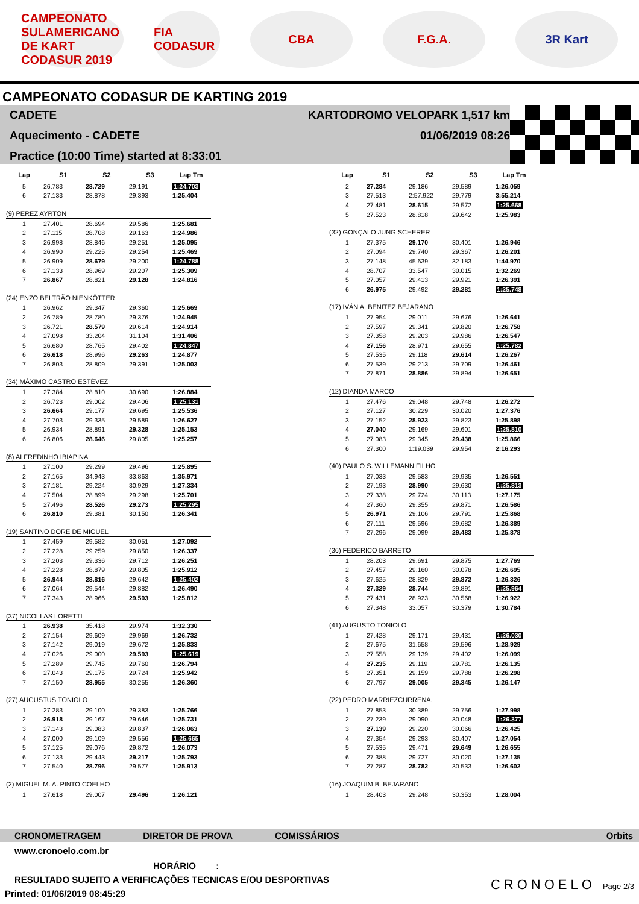CAMPEONATO SULAMERICANO DE KART CODASUR 2019
FIA CODASUR
CBA F.G.A. 3R Kart
CAMPEONATO CODASUR DE KARTING 2019
CADETE
Aquecimento - CADETE
Practice (10:00 Time) started at 8:33:01
KARTODROMO VELOPARK 1,517 km
01/06/2019 08:26
| Lap | S1 | S2 | S3 | Lap Tm |
| --- | --- | --- | --- | --- |
| 5 | 26.783 | 28.729 | 29.191 | 1:24.703 |
| 6 | 27.133 | 28.878 | 29.393 | 1:25.404 |
| (9) PEREZ AYRTON | | | | |
| 1 | 27.401 | 28.694 | 29.586 | 1:25.681 |
| 2 | 27.115 | 28.708 | 29.163 | 1:24.986 |
| 3 | 26.998 | 28.846 | 29.251 | 1:25.095 |
| 4 | 26.990 | 29.225 | 29.254 | 1:25.469 |
| 5 | 26.909 | 28.679 | 29.200 | 1:24.788 |
| 6 | 27.133 | 28.969 | 29.207 | 1:25.309 |
| 7 | 26.867 | 28.821 | 29.128 | 1:24.816 |
| (24) ENZO BELTRÃO NIENKÖTTER | | | | |
| 1 | 26.962 | 29.347 | 29.360 | 1:25.669 |
| 2 | 26.789 | 28.780 | 29.376 | 1:24.945 |
| 3 | 26.721 | 28.579 | 29.614 | 1:24.914 |
| 4 | 27.098 | 33.204 | 31.104 | 1:31.406 |
| 5 | 26.680 | 28.765 | 29.402 | 1:24.847 |
| 6 | 26.618 | 28.996 | 29.263 | 1:24.877 |
| 7 | 26.803 | 28.809 | 29.391 | 1:25.003 |
| (34) MÁXIMO CASTRO ESTÉVEZ | | | | |
| 1 | 27.384 | 28.810 | 30.690 | 1:26.884 |
| 2 | 26.723 | 29.002 | 29.406 | 1:25.131 |
| 3 | 26.664 | 29.177 | 29.695 | 1:25.536 |
| 4 | 27.703 | 29.335 | 29.589 | 1:26.627 |
| 5 | 26.934 | 28.891 | 29.328 | 1:25.153 |
| 6 | 26.806 | 28.646 | 29.805 | 1:25.257 |
| (8) ALFREDINHO IBIAPINA | | | | |
| 1 | 27.100 | 29.299 | 29.496 | 1:25.895 |
| 2 | 27.165 | 34.943 | 33.863 | 1:35.971 |
| 3 | 27.181 | 29.224 | 30.929 | 1:27.334 |
| 4 | 27.504 | 28.899 | 29.298 | 1:25.701 |
| 5 | 27.496 | 28.526 | 29.273 | 1:25.295 |
| 6 | 26.810 | 29.381 | 30.150 | 1:26.341 |
| (19) SANTINO DORE DE MIGUEL | | | | |
| 1 | 27.459 | 29.582 | 30.051 | 1:27.092 |
| 2 | 27.228 | 29.259 | 29.850 | 1:26.337 |
| 3 | 27.203 | 29.336 | 29.712 | 1:26.251 |
| 4 | 27.228 | 28.879 | 29.805 | 1:25.912 |
| 5 | 26.944 | 28.816 | 29.642 | 1:25.402 |
| 6 | 27.064 | 29.544 | 29.882 | 1:26.490 |
| 7 | 27.343 | 28.966 | 29.503 | 1:25.812 |
| (37) NICOLLAS LORETTI | | | | |
| 1 | 26.938 | 35.418 | 29.974 | 1:32.330 |
| 2 | 27.154 | 29.609 | 29.969 | 1:26.732 |
| 3 | 27.142 | 29.019 | 29.672 | 1:25.833 |
| 4 | 27.026 | 29.000 | 29.593 | 1:25.619 |
| 5 | 27.289 | 29.745 | 29.760 | 1:26.794 |
| 6 | 27.043 | 29.175 | 29.724 | 1:25.942 |
| 7 | 27.150 | 28.955 | 30.255 | 1:26.360 |
| (27) AUGUSTUS TONIOLO | | | | |
| 1 | 27.283 | 29.100 | 29.383 | 1:25.766 |
| 2 | 26.918 | 29.167 | 29.646 | 1:25.731 |
| 3 | 27.143 | 29.083 | 29.837 | 1:26.063 |
| 4 | 27.000 | 29.109 | 29.556 | 1:25.665 |
| 5 | 27.125 | 29.076 | 29.872 | 1:26.073 |
| 6 | 27.133 | 29.443 | 29.217 | 1:25.793 |
| 7 | 27.540 | 28.796 | 29.577 | 1:25.913 |
| (2) MIGUEL M. A. PINTO COELHO | | | | |
| 1 | 27.618 | 29.007 | 29.496 | 1:26.121 |
| Lap | S1 | S2 | S3 | Lap Tm |
| --- | --- | --- | --- | --- |
| 2 | 27.284 | 29.186 | 29.589 | 1:26.059 |
| 3 | 27.513 | 2:57.922 | 29.779 | 3:55.214 |
| 4 | 27.481 | 28.615 | 29.572 | 1:25.668 |
| 5 | 27.523 | 28.818 | 29.642 | 1:25.983 |
| (32) GONÇALO JUNG SCHERER | | | | |
| 1 | 27.375 | 29.170 | 30.401 | 1:26.946 |
| 2 | 27.094 | 29.740 | 29.367 | 1:26.201 |
| 3 | 27.148 | 45.639 | 32.183 | 1:44.970 |
| 4 | 28.707 | 33.547 | 30.015 | 1:32.269 |
| 5 | 27.057 | 29.413 | 29.921 | 1:26.391 |
| 6 | 26.975 | 29.492 | 29.281 | 1:25.748 |
| (17) IVÁN A. BENITEZ BEJARANO | | | | |
| 1 | 27.954 | 29.011 | 29.676 | 1:26.641 |
| 2 | 27.597 | 29.341 | 29.820 | 1:26.758 |
| 3 | 27.358 | 29.203 | 29.986 | 1:26.547 |
| 4 | 27.156 | 28.971 | 29.655 | 1:25.782 |
| 5 | 27.535 | 29.118 | 29.614 | 1:26.267 |
| 6 | 27.539 | 29.213 | 29.709 | 1:26.461 |
| 7 | 27.871 | 28.886 | 29.894 | 1:26.651 |
| (12) DIANDA MARCO | | | | |
| 1 | 27.476 | 29.048 | 29.748 | 1:26.272 |
| 2 | 27.127 | 30.229 | 30.020 | 1:27.376 |
| 3 | 27.152 | 28.923 | 29.823 | 1:25.898 |
| 4 | 27.040 | 29.169 | 29.601 | 1:25.810 |
| 5 | 27.083 | 29.345 | 29.438 | 1:25.866 |
| 6 | 27.300 | 1:19.039 | 29.954 | 2:16.293 |
| (40) PAULO S. WILLEMANN FILHO | | | | |
| 1 | 27.033 | 29.583 | 29.935 | 1:26.551 |
| 2 | 27.193 | 28.990 | 29.630 | 1:25.813 |
| 3 | 27.338 | 29.724 | 30.113 | 1:27.175 |
| 4 | 27.360 | 29.355 | 29.871 | 1:26.586 |
| 5 | 26.971 | 29.106 | 29.791 | 1:25.868 |
| 6 | 27.111 | 29.596 | 29.682 | 1:26.389 |
| 7 | 27.296 | 29.099 | 29.483 | 1:25.878 |
| (36) FEDERICO BARRETO | | | | |
| 1 | 28.203 | 29.691 | 29.875 | 1:27.769 |
| 2 | 27.457 | 29.160 | 30.078 | 1:26.695 |
| 3 | 27.625 | 28.829 | 29.872 | 1:26.326 |
| 4 | 27.329 | 28.744 | 29.891 | 1:25.964 |
| 5 | 27.431 | 28.923 | 30.568 | 1:26.922 |
| 6 | 27.348 | 33.057 | 30.379 | 1:30.784 |
| (41) AUGUSTO TONIOLO | | | | |
| 1 | 27.428 | 29.171 | 29.431 | 1:26.030 |
| 2 | 27.675 | 31.658 | 29.596 | 1:28.929 |
| 3 | 27.558 | 29.139 | 29.402 | 1:26.099 |
| 4 | 27.235 | 29.119 | 29.781 | 1:26.135 |
| 5 | 27.351 | 29.159 | 29.788 | 1:26.298 |
| 6 | 27.797 | 29.005 | 29.345 | 1:26.147 |
| (22) PEDRO MARRIEZCURRENA. | | | | |
| 1 | 27.853 | 30.389 | 29.756 | 1:27.998 |
| 2 | 27.239 | 29.090 | 30.048 | 1:26.377 |
| 3 | 27.139 | 29.220 | 30.066 | 1:26.425 |
| 4 | 27.354 | 29.293 | 30.407 | 1:27.054 |
| 5 | 27.535 | 29.471 | 29.649 | 1:26.655 |
| 6 | 27.388 | 29.727 | 30.020 | 1:27.135 |
| 7 | 27.287 | 28.782 | 30.533 | 1:26.602 |
| (16) JOAQUIM B. BEJARANO | | | | |
| 1 | 28.403 | 29.248 | 30.353 | 1:28.004 |
CRONOMETRAGEM DIRETOR DE PROVA COMISSÁRIOS Orbits
www.cronoelo.com.br
HORÁRIO____:____
RESULTADO SUJEITO A VERIFICAÇÕES TECNICAS E/OU DESPORTIVAS
Printed: 01/06/2019 08:45:29
CRONOELO Page 2/3